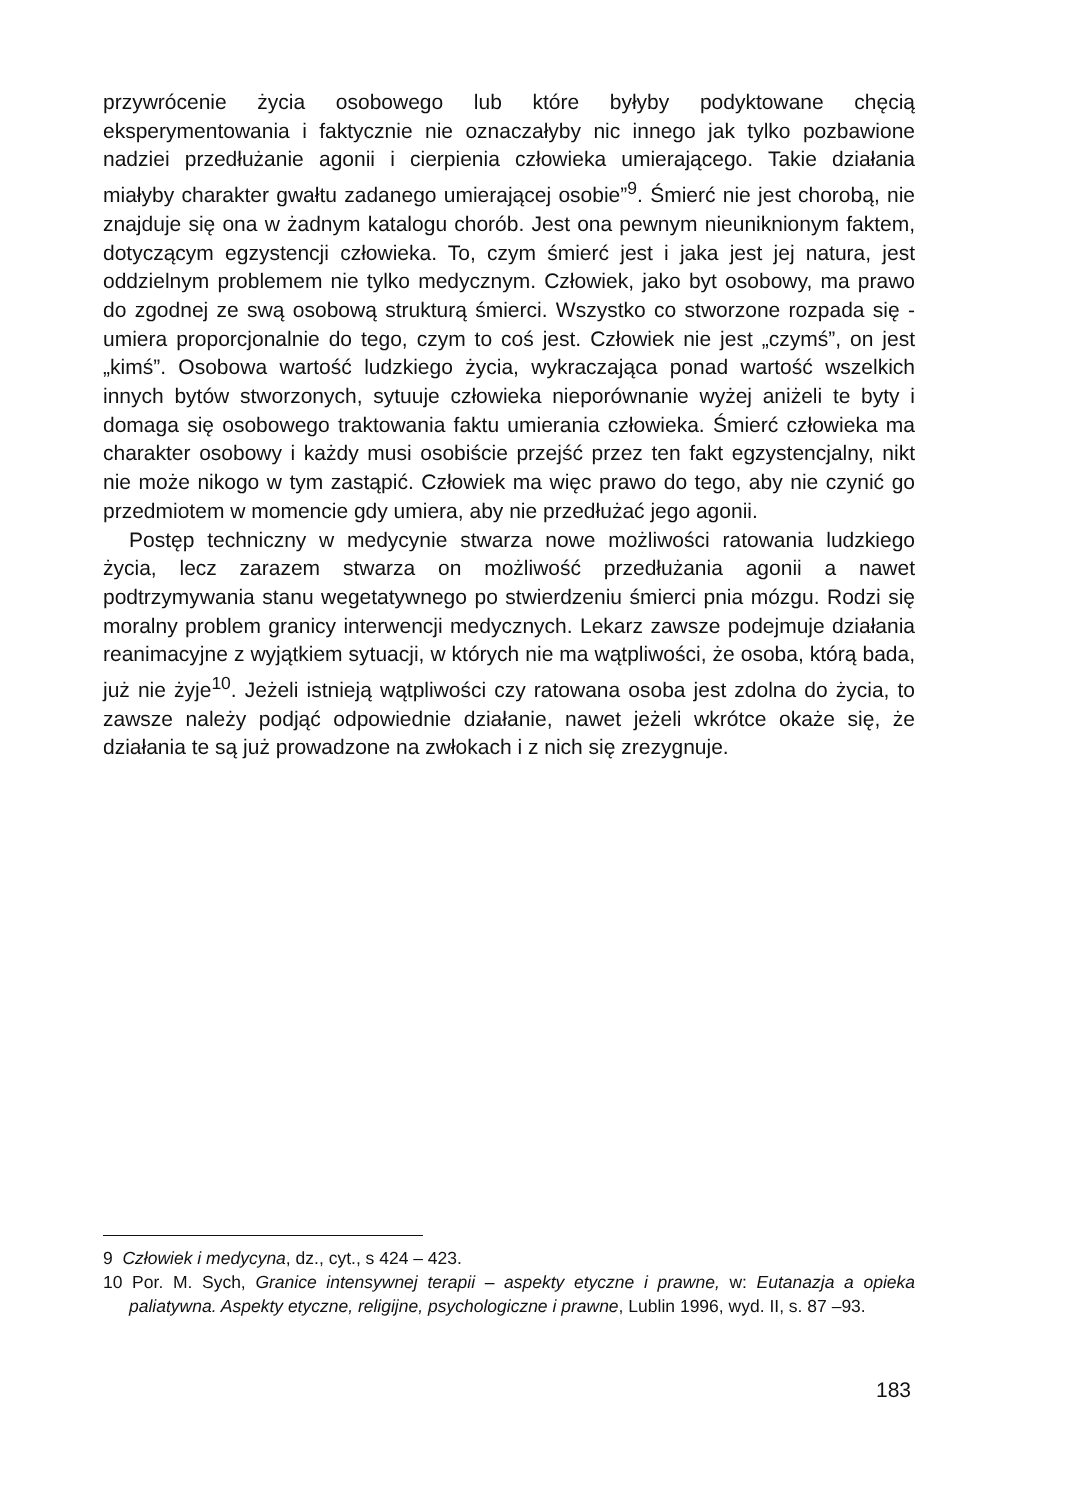przywrócenie życia osobowego lub które byłyby podyktowane chęcią eksperymentowania i faktycznie nie oznaczałyby nic innego jak tylko pozbawione nadziei przedłużanie agonii i cierpienia człowieka umierającego. Takie działania miałyby charakter gwałtu zadanego umierającej osobie”<sup>9</sup>. Śmierć nie jest chorobą, nie znajduje się ona w żadnym katalogu chorób. Jest ona pewnym nieuniknionym faktem, dotyczącym egzystencji człowieka. To, czym śmierć jest i jaka jest jej natura, jest oddzielnym problemem nie tylko medycznym. Człowiek, jako byt osobowy, ma prawo do zgodnej ze swą osobową strukturą śmierci. Wszystko co stworzone rozpada się - umiera proporcjonalnie do tego, czym to coś jest. Człowiek nie jest „czymś”, on jest „kimś”. Osobowa wartość ludzkiego życia, wykraczająca ponad wartość wszelkich innych bytów stworzonych, sytuuje człowieka nieporównanie wyżej aniżeli te byty i domaga się osobowego traktowania faktu umierania człowieka. Śmierć człowieka ma charakter osobowy i każdy musi osobiście przejść przez ten fakt egzystencjalny, nikt nie może nikogo w tym zastąpić. Człowiek ma więc prawo do tego, aby nie czynić go przedmiotem w momencie gdy umiera, aby nie przedłużać jego agonii.
Postęp techniczny w medycynie stwarza nowe możliwości ratowania ludzkiego życia, lecz zarazem stwarza on możliwość przedłużania agonii a nawet podtrzymywania stanu wegetatywnego po stwierdzeniu śmierci pnia mózgu. Rodzi się moralny problem granicy interwencji medycznych. Lekarz zawsze podejmuje działania reanimacyjne z wyjątkiem sytuacji, w których nie ma wątpliwości, że osoba, którą bada, już nie żyje<sup>10</sup>. Jeżeli istnieją wątpliwości czy ratowana osoba jest zdolna do życia, to zawsze należy podjąć odpowiednie działanie, nawet jeżeli wkrótce okaże się, że działania te są już prowadzone na zwłokach i z nich się zrezygnuje.
9 Człowiek i medycyna, dz., cyt., s 424 – 423.
10 Por. M. Sych, Granice intensywnej terapii – aspekty etyczne i prawne, w: Eutanazja a opieka paliatywna. Aspekty etyczne, religijne, psychologiczne i prawne, Lublin 1996, wyd. II, s. 87 –93.
183